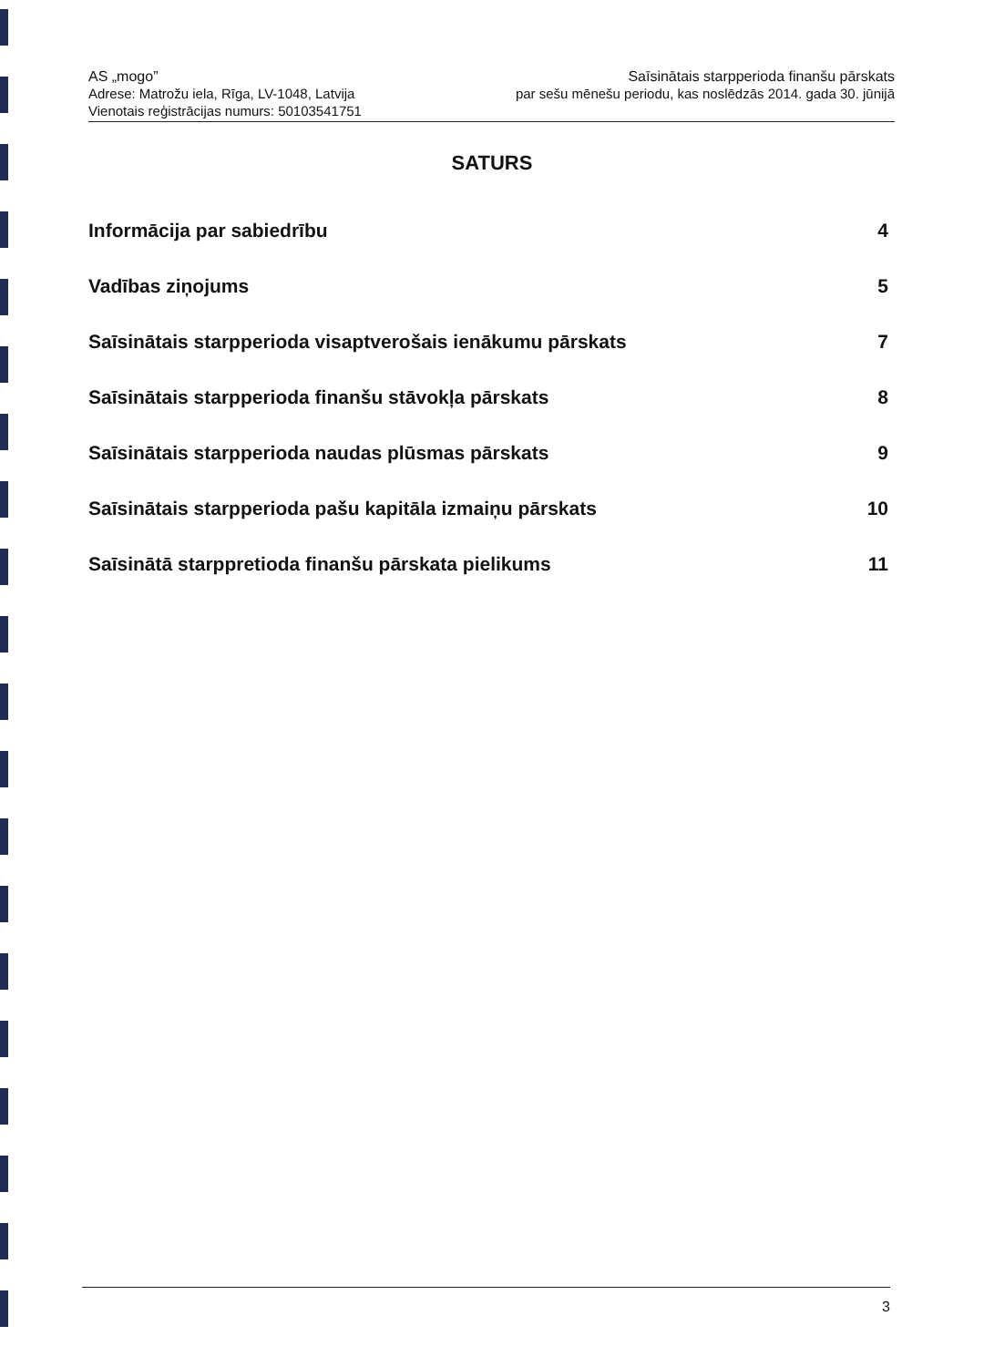AS „mogo”
Adrese: Matrožu iela, Rīga, LV-1048, Latvija
Vienotais reģistrācijas numurs: 50103541751
Saīsinātais starpperioda finanšu pārskats
par sešu mēnešu periodu, kas noslēdzās 2014. gada 30. jūnijā
SATURS
Informācija par sabiedrību 4
Vadības ziņojums 5
Saīsinātais starpperioda visaptverošais ienākumu pārskats 7
Saīsinātais starpperioda finanšu stāvokļa pārskats 8
Saīsinātais starpperioda naudas plūsmas pārskats 9
Saīsinātais starpperioda pašu kapitāla izmaiņu pārskats 10
Saīsinātā starppretioda finanšu pārskata pielikums 11
3